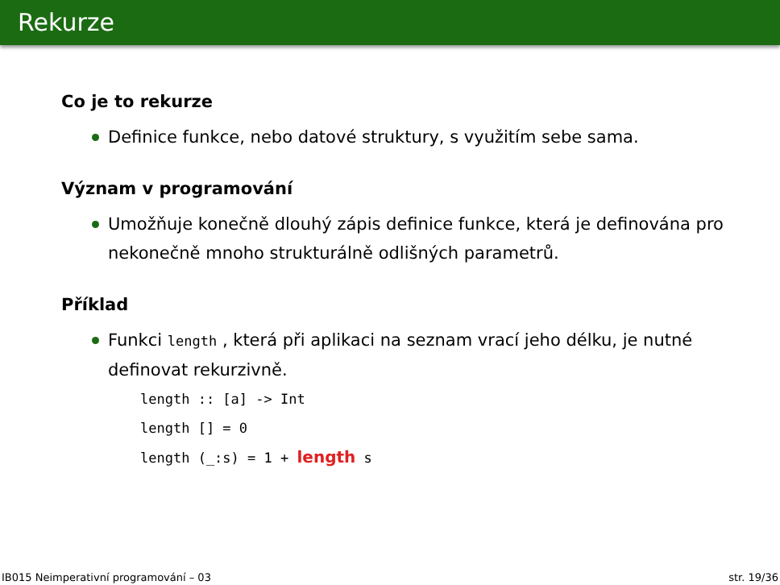Rekurze
Co je to rekurze
Definice funkce, nebo datové struktury, s využitím sebe sama.
Význam v programování
Umožňuje konečně dlouhý zápis definice funkce, která je definována pro nekonečně mnoho strukturálně odlišných parametrů.
Příklad
Funkci length , která při aplikaci na seznam vrací jeho délku, je nutné definovat rekurzivně.
length :: [a] -> Int
length [] = 0
length (_:s) = 1 + length s
IB015 Neimperativní programování – 03 str. 19/36